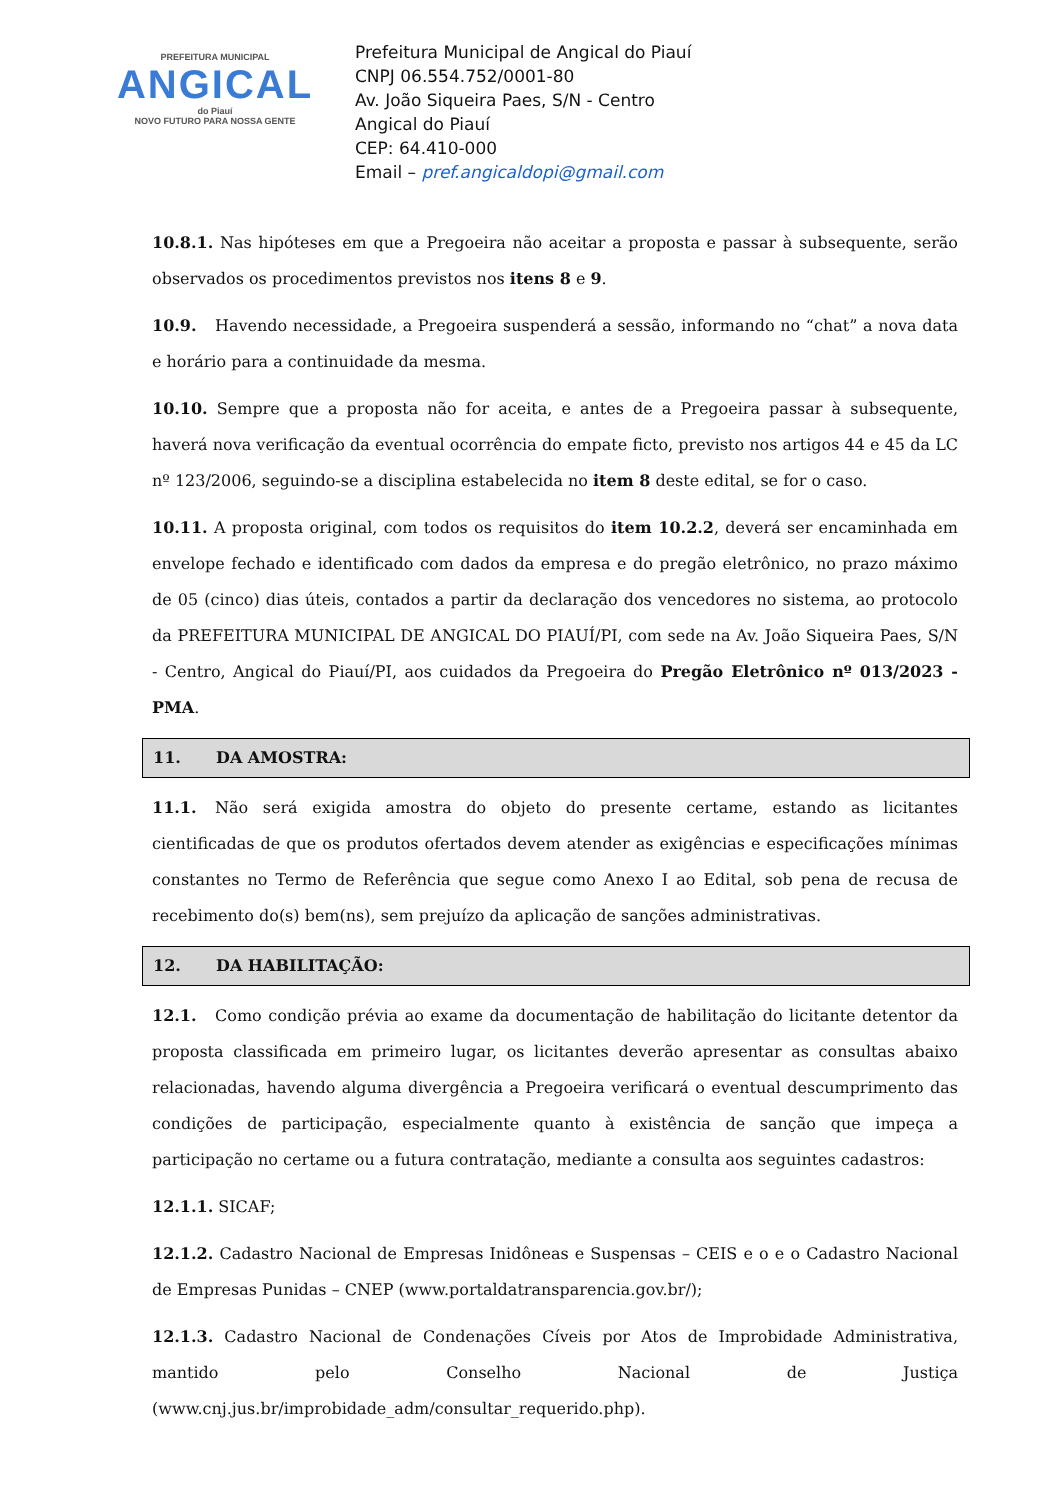PREFEITURA MUNICIPAL
ANGICAL
do Piauí
NOVO FUTURO PARA NOSSA GENTE
Prefeitura Municipal de Angical do Piauí
CNPJ 06.554.752/0001-80
Av. João Siqueira Paes, S/N - Centro
Angical do Piauí
CEP: 64.410-000
Email – pref.angicaldopi@gmail.com
10.8.1. Nas hipóteses em que a Pregoeira não aceitar a proposta e passar à subsequente, serão observados os procedimentos previstos nos itens 8 e 9.
10.9. Havendo necessidade, a Pregoeira suspenderá a sessão, informando no “chat” a nova data e horário para a continuidade da mesma.
10.10. Sempre que a proposta não for aceita, e antes de a Pregoeira passar à subsequente, haverá nova verificação da eventual ocorrência do empate ficto, previsto nos artigos 44 e 45 da LC nº 123/2006, seguindo-se a disciplina estabelecida no item 8 deste edital, se for o caso.
10.11. A proposta original, com todos os requisitos do item 10.2.2, deverá ser encaminhada em envelope fechado e identificado com dados da empresa e do pregão eletrônico, no prazo máximo de 05 (cinco) dias úteis, contados a partir da declaração dos vencedores no sistema, ao protocolo da PREFEITURA MUNICIPAL DE ANGICAL DO PIAUÍ/PI, com sede na Av. João Siqueira Paes, S/N - Centro, Angical do Piauí/PI, aos cuidados da Pregoeira do Pregão Eletrônico nº 013/2023 - PMA.
11. DA AMOSTRA:
11.1. Não será exigida amostra do objeto do presente certame, estando as licitantes cientificadas de que os produtos ofertados devem atender as exigências e especificações mínimas constantes no Termo de Referência que segue como Anexo I ao Edital, sob pena de recusa de recebimento do(s) bem(ns), sem prejuízo da aplicação de sanções administrativas.
12. DA HABILITAÇÃO:
12.1. Como condição prévia ao exame da documentação de habilitação do licitante detentor da proposta classificada em primeiro lugar, os licitantes deverão apresentar as consultas abaixo relacionadas, havendo alguma divergência a Pregoeira verificará o eventual descumprimento das condições de participação, especialmente quanto à existência de sanção que impeça a participação no certame ou a futura contratação, mediante a consulta aos seguintes cadastros:
12.1.1. SICAF;
12.1.2. Cadastro Nacional de Empresas Inidôneas e Suspensas – CEIS e o e o Cadastro Nacional de Empresas Punidas – CNEP (www.portaldatransparencia.gov.br/);
12.1.3. Cadastro Nacional de Condenações Cíveis por Atos de Improbidade Administrativa, mantido pelo Conselho Nacional de Justiça (www.cnj.jus.br/improbidade_adm/consultar_requerido.php).